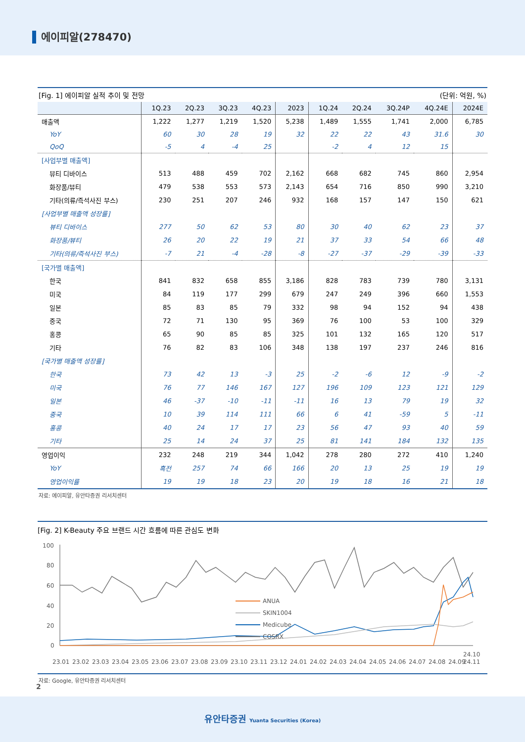에이피알(278470)
[Fig. 1] 에이피알 실적 추이 및 전망 (단위: 억원, %)
| | 1Q.23 | 2Q.23 | 3Q.23 | 4Q.23 | 2023 | 1Q.24 | 2Q.24 | 3Q.24P | 4Q.24E | 2024E |
| --- | --- | --- | --- | --- | --- | --- | --- | --- | --- | --- |
| 매출액 | 1,222 | 1,277 | 1,219 | 1,520 | 5,238 | 1,489 | 1,555 | 1,741 | 2,000 | 6,785 |
| YoY | 60 | 30 | 28 | 19 | 32 | 22 | 22 | 43 | 31.6 | 30 |
| QoQ | -5 | 4 | -4 | 25 | | -2 | 4 | 12 | 15 | |
| [사업부별 매출액] | | | | | | | | | | |
| 뷰티 디바이스 | 513 | 488 | 459 | 702 | 2,162 | 668 | 682 | 745 | 860 | 2,954 |
| 화장품/뷰티 | 479 | 538 | 553 | 573 | 2,143 | 654 | 716 | 850 | 990 | 3,210 |
| 기타(의류/즉석사진 부스) | 230 | 251 | 207 | 246 | 932 | 168 | 157 | 147 | 150 | 621 |
| [사업부별 매출액 성장률] | | | | | | | | | | |
| 뷰티 디바이스 | 277 | 50 | 62 | 53 | 80 | 30 | 40 | 62 | 23 | 37 |
| 화장품/뷰티 | 26 | 20 | 22 | 19 | 21 | 37 | 33 | 54 | 66 | 48 |
| 기타(의류/즉석사진 부스) | -7 | 21 | -4 | -28 | -8 | -27 | -37 | -29 | -39 | -33 |
| [국가별 매출액] | | | | | | | | | | |
| 한국 | 841 | 832 | 658 | 855 | 3,186 | 828 | 783 | 739 | 780 | 3,131 |
| 미국 | 84 | 119 | 177 | 299 | 679 | 247 | 249 | 396 | 660 | 1,553 |
| 일본 | 85 | 83 | 85 | 79 | 332 | 98 | 94 | 152 | 94 | 438 |
| 중국 | 72 | 71 | 130 | 95 | 369 | 76 | 100 | 53 | 100 | 329 |
| 홍콩 | 65 | 90 | 85 | 85 | 325 | 101 | 132 | 165 | 120 | 517 |
| 기타 | 76 | 82 | 83 | 106 | 348 | 138 | 197 | 237 | 246 | 816 |
| [국가별 매출액 성장률] | | | | | | | | | | |
| 한국 | 73 | 42 | 13 | -3 | 25 | -2 | -6 | 12 | -9 | -2 |
| 미국 | 76 | 77 | 146 | 167 | 127 | 196 | 109 | 123 | 121 | 129 |
| 일본 | 46 | -37 | -10 | -11 | -11 | 16 | 13 | 79 | 19 | 32 |
| 중국 | 10 | 39 | 114 | 111 | 66 | 6 | 41 | -59 | 5 | -11 |
| 홍콩 | 40 | 24 | 17 | 17 | 23 | 56 | 47 | 93 | 40 | 59 |
| 기타 | 25 | 14 | 24 | 37 | 25 | 81 | 141 | 184 | 132 | 135 |
| 영업이익 | 232 | 248 | 219 | 344 | 1,042 | 278 | 280 | 272 | 410 | 1,240 |
| YoY | 흑전 | 257 | 74 | 66 | 166 | 20 | 13 | 25 | 19 | 19 |
| 영업이익률 | 19 | 19 | 18 | 23 | 20 | 19 | 18 | 16 | 21 | 18 |
자료: 에이피알, 유안타증권 리서치센터
[Fig. 2] K-Beauty 주요 브랜드 시간 흐름에 따른 관심도 변화
100
80
60
40
20
0
ANUA
SKIN1004
Medicube
COSRX
23.01
23.02
23.03
23.04
23.05
23.06
23.07
23.08
23.09
23.10
23.11
23.12
24.01
24.02
24.03
24.04
24.05
24.06
24.07
24.08
24.09
24.10
24.11
자료: Google, 유안타증권 리서치센터
2
유안타증권 Yuanta Securities (Korea)